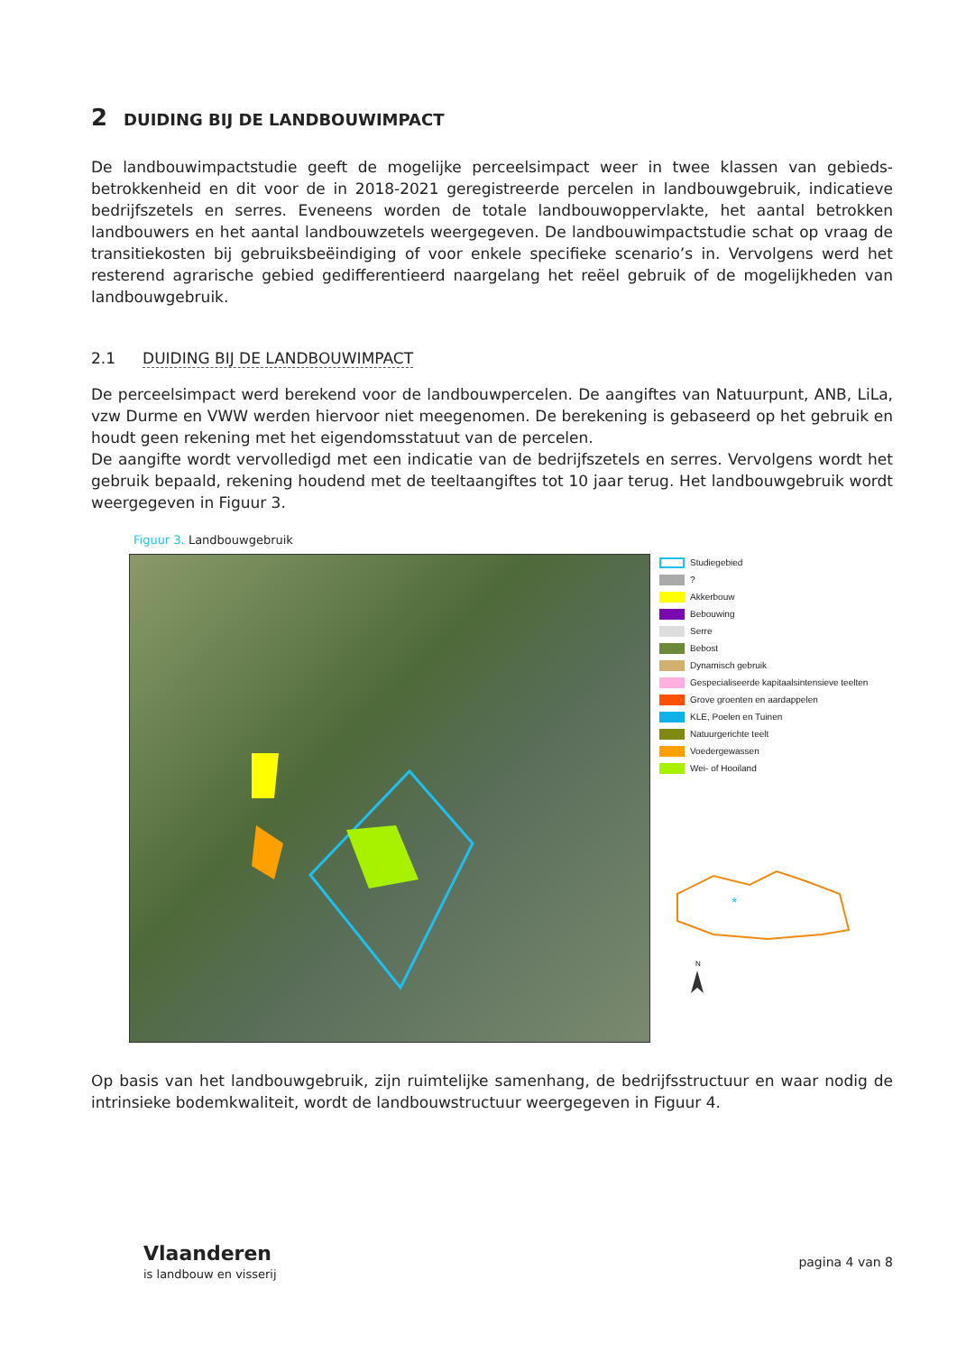2 DUIDING BIJ DE LANDBOUWIMPACT
De landbouwimpactstudie geeft de mogelijke perceelsimpact weer in twee klassen van gebieds-betrokkenheid en dit voor de in 2018-2021 geregistreerde percelen in landbouwgebruik, indicatieve bedrijfszetels en serres. Eveneens worden de totale landbouwoppervlakte, het aantal betrokken landbouwers en het aantal landbouwzetels weergegeven. De landbouwimpactstudie schat op vraag de transitiekosten bij gebruiksbeëindiging of voor enkele specifieke scenario’s in. Vervolgens werd het resterend agrarische gebied gedifferentieerd naargelang het reëel gebruik of de mogelijkheden van landbouwgebruik.
2.1 DUIDING BIJ DE LANDBOUWIMPACT
De perceelsimpact werd berekend voor de landbouwpercelen. De aangiftes van Natuurpunt, ANB, LiLa, vzw Durme en VWW werden hiervoor niet meegenomen. De berekening is gebaseerd op het gebruik en houdt geen rekening met het eigendomsstatuut van de percelen.
De aangifte wordt vervolledigd met een indicatie van de bedrijfszetels en serres. Vervolgens wordt het gebruik bepaald, rekening houdend met de teeltaangiftes tot 10 jaar terug. Het landbouwgebruik wordt weergegeven in Figuur 3.
Figuur 3. Landbouwgebruik
Studiegebied
?
Akkerbouw
Bebouwing
Serre
Bebost
Dynamisch gebruik
Gespecialiseerde kapitaalsintensieve teelten
Grove groenten en aardappelen
KLE, Poelen en Tuinen
Natuurgerichte teelt
Voedergewassen
Wei- of Hooiland
*
N
Op basis van het landbouwgebruik, zijn ruimtelijke samenhang, de bedrijfsstructuur en waar nodig de intrinsieke bodemkwaliteit, wordt de landbouwstructuur weergegeven in Figuur 4.
Vlaanderen
is landbouw en visserij
pagina 4 van 8